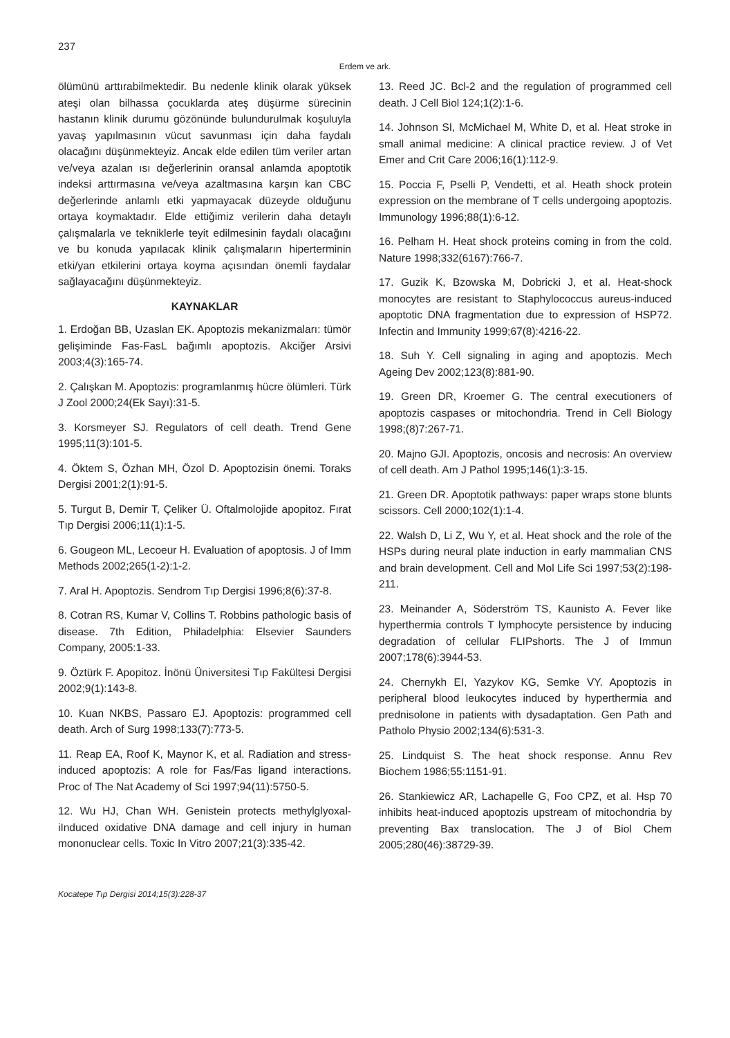237
Erdem ve ark.
ölümünü arttırabilmektedir. Bu nedenle klinik olarak yüksek ateşi olan bilhassa çocuklarda ateş düşürme sürecinin hastanın klinik durumu gözönünde bulundurulmak koşuluyla yavaş yapılmasının vücut savunması için daha faydalı olacağını düşünmekteyiz. Ancak elde edilen tüm veriler artan ve/veya azalan ısı değerlerinin oransal anlamda apoptotik indeksi arttırmasına ve/veya azaltmasına karşın kan CBC değerlerinde anlamlı etki yapmayacak düzeyde olduğunu ortaya koymaktadır. Elde ettiğimiz verilerin daha detaylı çalışmalarla ve tekniklerle teyit edilmesinin faydalı olacağını ve bu konuda yapılacak klinik çalışmaların hiperterminin etki/yan etkilerini ortaya koyma açısından önemli faydalar sağlayacağını düşünmekteyiz.
KAYNAKLAR
1. Erdoğan BB, Uzaslan EK. Apoptozis mekanizmaları: tümör gelişiminde Fas-FasL bağımlı apoptozis. Akciğer Arsivi 2003;4(3):165-74.
2. Çalışkan M. Apoptozis: programlanmış hücre ölümleri. Türk J Zool 2000;24(Ek Sayı):31-5.
3. Korsmeyer SJ. Regulators of cell death. Trend Gene 1995;11(3):101-5.
4. Öktem S, Özhan MH, Özol D. Apoptozisin önemi. Toraks Dergisi 2001;2(1):91-5.
5. Turgut B, Demir T, Çeliker Ü. Oftalmolojide apopitoz. Fırat Tıp Dergisi 2006;11(1):1-5.
6. Gougeon ML, Lecoeur H. Evaluation of apoptosis. J of Imm Methods 2002;265(1-2):1-2.
7. Aral H. Apoptozis. Sendrom Tıp Dergisi 1996;8(6):37-8.
8. Cotran RS, Kumar V, Collins T. Robbins pathologic basis of disease. 7th Edition, Philadelphia: Elsevier Saunders Company, 2005:1-33.
9. Öztürk F. Apopitoz. İnönü Üniversitesi Tıp Fakültesi Dergisi 2002;9(1):143-8.
10. Kuan NKBS, Passaro EJ. Apoptozis: programmed cell death. Arch of Surg 1998;133(7):773-5.
11. Reap EA, Roof K, Maynor K, et al. Radiation and stress-induced apoptozis: A role for Fas/Fas ligand interactions. Proc of The Nat Academy of Sci 1997;94(11):5750-5.
12. Wu HJ, Chan WH. Genistein protects methylglyoxal-iInduced oxidative DNA damage and cell injury in human mononuclear cells. Toxic In Vitro 2007;21(3):335-42.
13. Reed JC. Bcl-2 and the regulation of programmed cell death. J Cell Biol 124;1(2):1-6.
14. Johnson SI, McMichael M, White D, et al. Heat stroke in small animal medicine: A clinical practice review. J of Vet Emer and Crit Care 2006;16(1):112-9.
15. Poccia F, Pselli P, Vendetti, et al. Heath shock protein expression on the membrane of T cells undergoing apoptozis. Immunology 1996;88(1):6-12.
16. Pelham H. Heat shock proteins coming in from the cold. Nature 1998;332(6167):766-7.
17. Guzik K, Bzowska M, Dobricki J, et al. Heat-shock monocytes are resistant to Staphylococcus aureus-induced apoptotic DNA fragmentation due to expression of HSP72. Infectin and Immunity 1999;67(8):4216-22.
18. Suh Y. Cell signaling in aging and apoptozis. Mech Ageing Dev 2002;123(8):881-90.
19. Green DR, Kroemer G. The central executioners of apoptozis caspases or mitochondria. Trend in Cell Biology 1998;(8)7:267-71.
20. Majno GJI. Apoptozis, oncosis and necrosis: An overview of cell death. Am J Pathol 1995;146(1):3-15.
21. Green DR. Apoptotik pathways: paper wraps stone blunts scissors. Cell 2000;102(1):1-4.
22. Walsh D, Li Z, Wu Y, et al. Heat shock and the role of the HSPs during neural plate induction in early mammalian CNS and brain development. Cell and Mol Life Sci 1997;53(2):198-211.
23. Meinander A, Söderström TS, Kaunisto A. Fever like hyperthermia controls T lymphocyte persistence by inducing degradation of cellular FLIPshorts. The J of Immun 2007;178(6):3944-53.
24. Chernykh EI, Yazykov KG, Semke VY. Apoptozis in peripheral blood leukocytes induced by hyperthermia and prednisolone in patients with dysadaptation. Gen Path and Patholo Physio 2002;134(6):531-3.
25. Lindquist S. The heat shock response. Annu Rev Biochem 1986;55:1151-91.
26. Stankiewicz AR, Lachapelle G, Foo CPZ, et al. Hsp 70 inhibits heat-induced apoptozis upstream of mitochondria by preventing Bax translocation. The J of Biol Chem 2005;280(46):38729-39.
Kocatepe Tıp Dergisi 2014;15(3):228-37